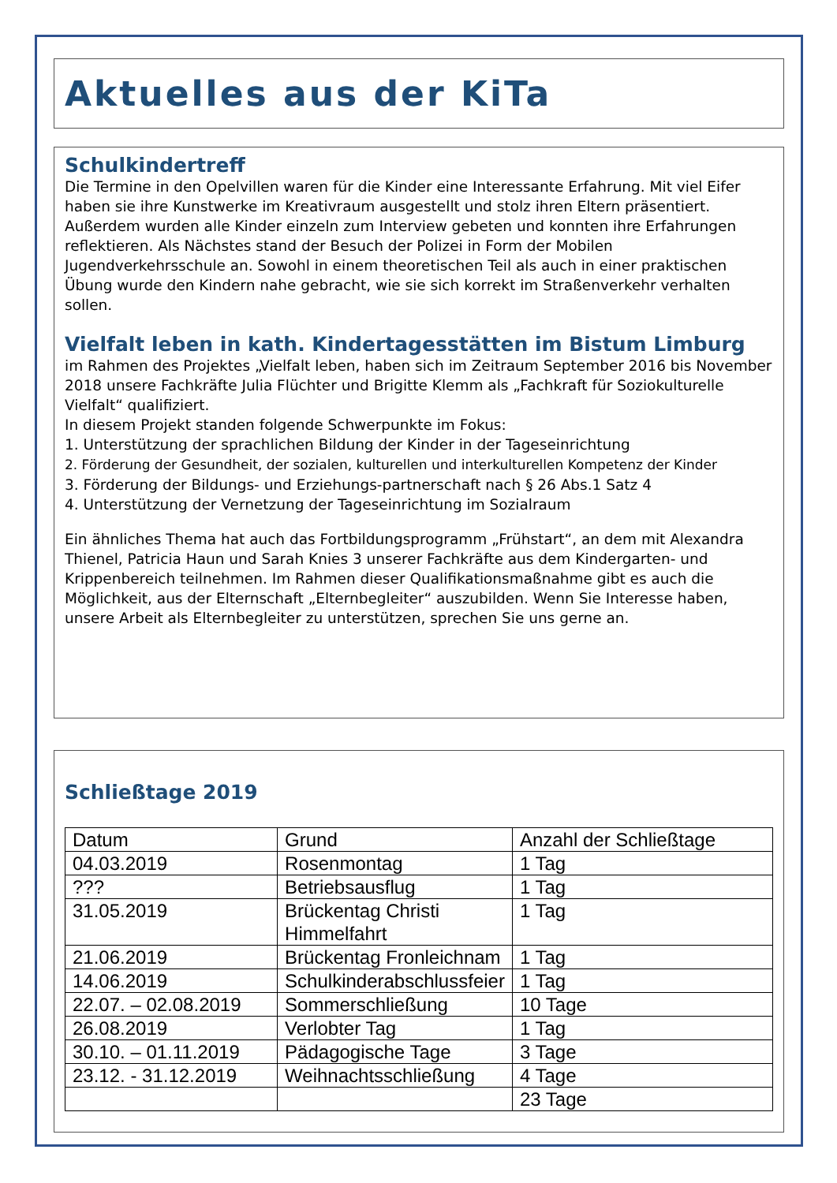Aktuelles aus der KiTa
Schulkindertreff
Die Termine in den Opelvillen waren für die Kinder eine Interessante Erfahrung. Mit viel Eifer haben sie ihre Kunstwerke im Kreativraum ausgestellt und stolz ihren Eltern präsentiert. Außerdem wurden alle Kinder einzeln zum Interview gebeten und konnten ihre Erfahrungen reflektieren. Als Nächstes stand der Besuch der Polizei in Form der Mobilen Jugendverkehrsschule an. Sowohl in einem theoretischen Teil als auch in einer praktischen Übung wurde den Kindern nahe gebracht, wie sie sich korrekt im Straßenverkehr verhalten sollen.
Vielfalt leben in kath. Kindertagesstätten im Bistum Limburg
im Rahmen des Projektes „Vielfalt leben, haben sich im Zeitraum September 2016 bis November 2018 unsere Fachkräfte Julia Flüchter und Brigitte Klemm als „Fachkraft für Soziokulturelle Vielfalt“ qualifiziert.
In diesem Projekt standen folgende Schwerpunkte im Fokus:
1. Unterstützung der sprachlichen Bildung der Kinder in der Tageseinrichtung
2. Förderung der Gesundheit, der sozialen, kulturellen und interkulturellen Kompetenz der Kinder
3. Förderung der Bildungs- und Erziehungs-partnerschaft nach § 26 Abs.1 Satz 4
4. Unterstützung der Vernetzung der Tageseinrichtung im Sozialraum
Ein ähnliches Thema hat auch das Fortbildungsprogramm „Frühstart“, an dem mit Alexandra Thienel, Patricia Haun und Sarah Knies 3 unserer Fachkräfte aus dem Kindergarten- und Krippenbereich teilnehmen. Im Rahmen dieser Qualifikationsmaßnahme gibt es auch die Möglichkeit, aus der Elternschaft „Elternbegleiter“ auszubilden. Wenn Sie Interesse haben, unsere Arbeit als Elternbegleiter zu unterstützen, sprechen Sie uns gerne an.
Schließtage 2019
| Datum | Grund | Anzahl der Schließtage |
| --- | --- | --- |
| 04.03.2019 | Rosenmontag | 1 Tag |
| ??? | Betriebsausflug | 1 Tag |
| 31.05.2019 | Brückentag Christi Himmelfahrt | 1 Tag |
| 21.06.2019 | Brückentag Fronleichnam | 1 Tag |
| 14.06.2019 | Schulkinderabschlussfeier | 1 Tag |
| 22.07. – 02.08.2019 | Sommerschließung | 10 Tage |
| 26.08.2019 | Verlobter Tag | 1 Tag |
| 30.10. – 01.11.2019 | Pädagogische Tage | 3 Tage |
| 23.12. - 31.12.2019 | Weihnachtsschließung | 4 Tage |
| | | 23 Tage |